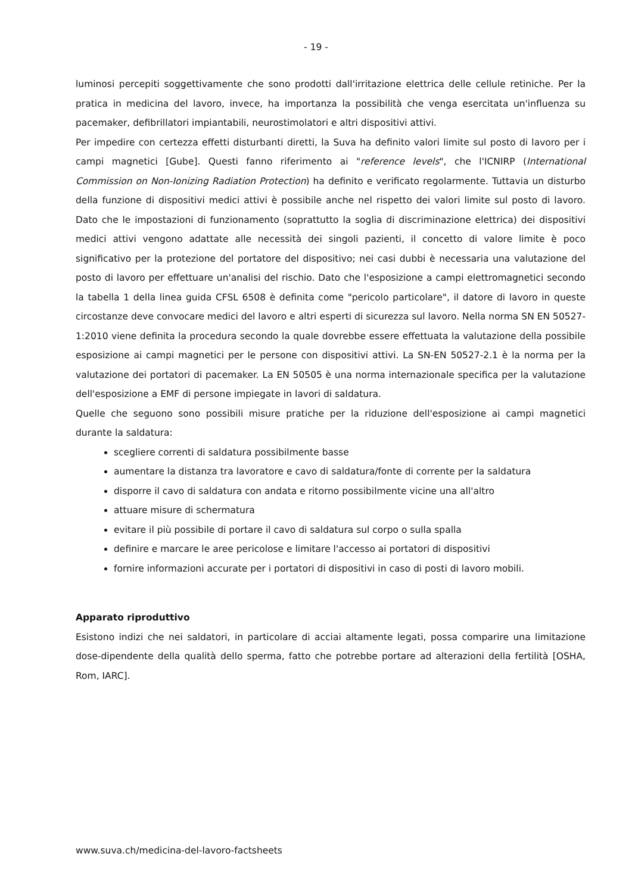- 19 -
luminosi percepiti soggettivamente che sono prodotti dall'irritazione elettrica delle cellule retiniche. Per la pratica in medicina del lavoro, invece, ha importanza la possibilità che venga esercitata un'influenza su pacemaker, defibrillatori impiantabili, neurostimolatori e altri dispositivi attivi.
Per impedire con certezza effetti disturbanti diretti, la Suva ha definito valori limite sul posto di lavoro per i campi magnetici [Gube]. Questi fanno riferimento ai "reference levels", che l'ICNIRP (International Commission on Non-Ionizing Radiation Protection) ha definito e verificato regolarmente. Tuttavia un disturbo della funzione di dispositivi medici attivi è possibile anche nel rispetto dei valori limite sul posto di lavoro. Dato che le impostazioni di funzionamento (soprattutto la soglia di discriminazione elettrica) dei dispositivi medici attivi vengono adattate alle necessità dei singoli pazienti, il concetto di valore limite è poco significativo per la protezione del portatore del dispositivo; nei casi dubbi è necessaria una valutazione del posto di lavoro per effettuare un'analisi del rischio. Dato che l'esposizione a campi elettromagnetici secondo la tabella 1 della linea guida CFSL 6508 è definita come "pericolo particolare", il datore di lavoro in queste circostanze deve convocare medici del lavoro e altri esperti di sicurezza sul lavoro. Nella norma SN EN 50527-1:2010 viene definita la procedura secondo la quale dovrebbe essere effettuata la valutazione della possibile esposizione ai campi magnetici per le persone con dispositivi attivi. La SN-EN 50527-2.1 è la norma per la valutazione dei portatori di pacemaker. La EN 50505 è una norma internazionale specifica per la valutazione dell'esposizione a EMF di persone impiegate in lavori di saldatura.
Quelle che seguono sono possibili misure pratiche per la riduzione dell'esposizione ai campi magnetici durante la saldatura:
scegliere correnti di saldatura possibilmente basse
aumentare la distanza tra lavoratore e cavo di saldatura/fonte di corrente per la saldatura
disporre il cavo di saldatura con andata e ritorno possibilmente vicine una all'altro
attuare misure di schermatura
evitare il più possibile di portare il cavo di saldatura sul corpo o sulla spalla
definire e marcare le aree pericolose e limitare l'accesso ai portatori di dispositivi
fornire informazioni accurate per i portatori di dispositivi in caso di posti di lavoro mobili.
Apparato riproduttivo
Esistono indizi che nei saldatori, in particolare di acciai altamente legati, possa comparire una limitazione dose-dipendente della qualità dello sperma, fatto che potrebbe portare ad alterazioni della fertilità [OSHA, Rom, IARC].
www.suva.ch/medicina-del-lavoro-factsheets